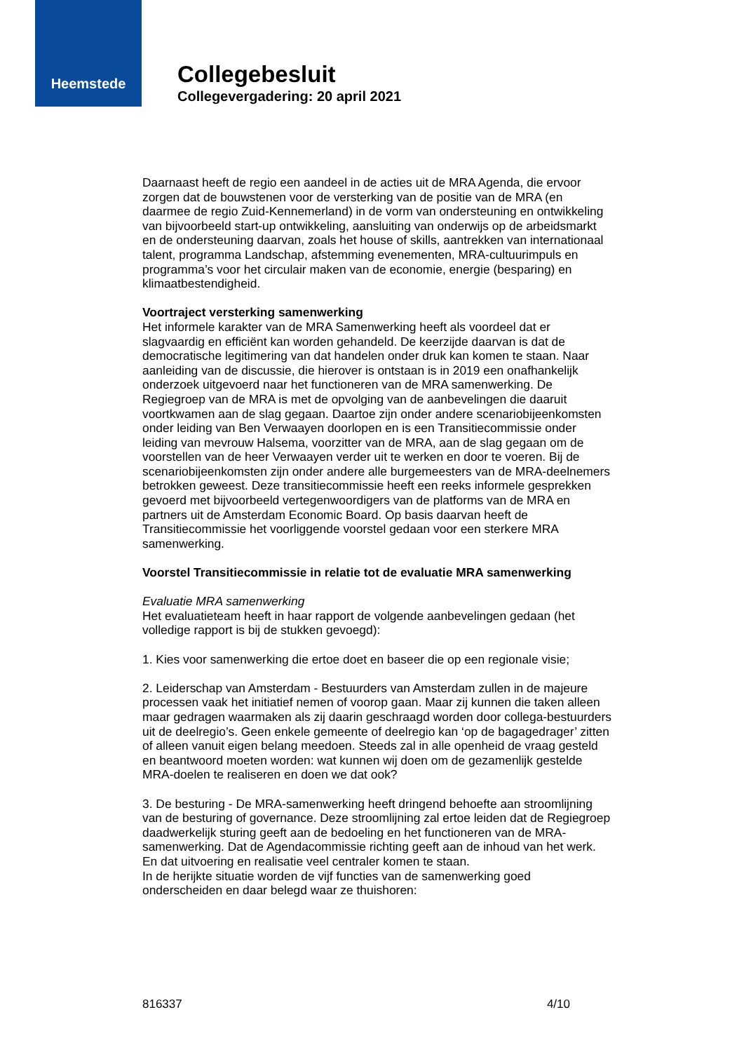Heemstede
Collegebesluit
Collegevergadering: 20 april 2021
Daarnaast heeft de regio een aandeel in de acties uit de MRA Agenda, die ervoor zorgen dat de bouwstenen voor de versterking van de positie van de MRA (en daarmee de regio Zuid-Kennemerland) in de vorm van ondersteuning en ontwikkeling van bijvoorbeeld start-up ontwikkeling, aansluiting van onderwijs op de arbeidsmarkt en de ondersteuning daarvan, zoals het house of skills, aantrekken van internationaal talent, programma Landschap, afstemming evenementen, MRA-cultuurimpuls en programma’s voor het circulair maken van de economie, energie (besparing) en klimaatbestendigheid.
Voortraject versterking samenwerking
Het informele karakter van de MRA Samenwerking heeft als voordeel dat er slagvaardig en efficiënt kan worden gehandeld. De keerzijde daarvan is dat de democratische legitimering van dat handelen onder druk kan komen te staan. Naar aanleiding van de discussie, die hierover is ontstaan is in 2019 een onafhankelijk onderzoek uitgevoerd naar het functioneren van de MRA samenwerking. De Regiegroep van de MRA is met de opvolging van de aanbevelingen die daaruit voortkwamen aan de slag gegaan. Daartoe zijn onder andere scenariobijeenkomsten onder leiding van Ben Verwaayen doorlopen en is een Transitiecommissie onder leiding van mevrouw Halsema, voorzitter van de MRA, aan de slag gegaan om de voorstellen van de heer Verwaayen verder uit te werken en door te voeren. Bij de scenariobijeenkomsten zijn onder andere alle burgemeesters van de MRA-deelnemers betrokken geweest. Deze transitiecommissie heeft een reeks informele gesprekken gevoerd met bijvoorbeeld vertegenwoordigers van de platforms van de MRA en partners uit de Amsterdam Economic Board. Op basis daarvan heeft de Transitiecommissie het voorliggende voorstel gedaan voor een sterkere MRA samenwerking.
Voorstel Transitiecommissie in relatie tot de evaluatie MRA samenwerking
Evaluatie MRA samenwerking
Het evaluatieteam heeft in haar rapport de volgende aanbevelingen gedaan (het volledige rapport is bij de stukken gevoegd):
1. Kies voor samenwerking die ertoe doet en baseer die op een regionale visie;
2. Leiderschap van Amsterdam - Bestuurders van Amsterdam zullen in de majeure processen vaak het initiatief nemen of voorop gaan. Maar zij kunnen die taken alleen maar gedragen waarmaken als zij daarin geschraagd worden door collega-bestuurders uit de deelregio’s. Geen enkele gemeente of deelregio kan ‘op de bagagedrager’ zitten of alleen vanuit eigen belang meedoen. Steeds zal in alle openheid de vraag gesteld en beantwoord moeten worden: wat kunnen wij doen om de gezamenlijk gestelde MRA-doelen te realiseren en doen we dat ook?
3. De besturing - De MRA-samenwerking heeft dringend behoefte aan stroomlijning van de besturing of governance. Deze stroomlijning zal ertoe leiden dat de Regiegroep daadwerkelijk sturing geeft aan de bedoeling en het functioneren van de MRA-samenwerking. Dat de Agendacommissie richting geeft aan de inhoud van het werk. En dat uitvoering en realisatie veel centraler komen te staan.
In de herijkte situatie worden de vijf functies van de samenwerking goed onderscheiden en daar belegd waar ze thuishoren:
816337 4/10